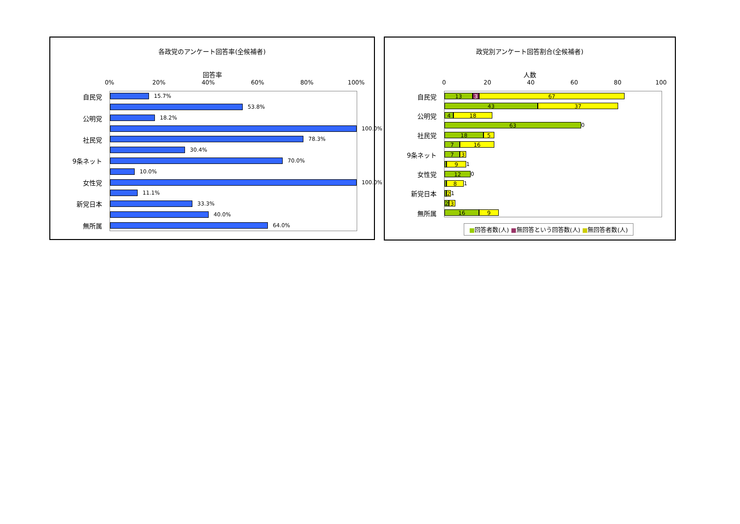各政党のアンケート回答率(全候補者)
回答率
0% 20% 40% 60% 80% 100%
15.7%
53.8%
18.2%
100.0%
78.3%
30.4%
70.0%
10.0%
100.0%
11.1%
33.3%
40.0%
64.0%
自民党
公明党
社民党
9条ネット
女性党
新党日本
無所属
政党別アンケート回答割合(全候補者)
人数
0 20 40 60 80 100
13 3 67
43 37
4 18
63
0
18 5
7 16
7 3
9
1
12
0
8
1
2
1
2 3
16 9
自民党
公明党
社民党
9条ネット
女性党
新党日本
無所属
■回答者数(人) ■無回答という回答数(人) ■無回答者数(人)